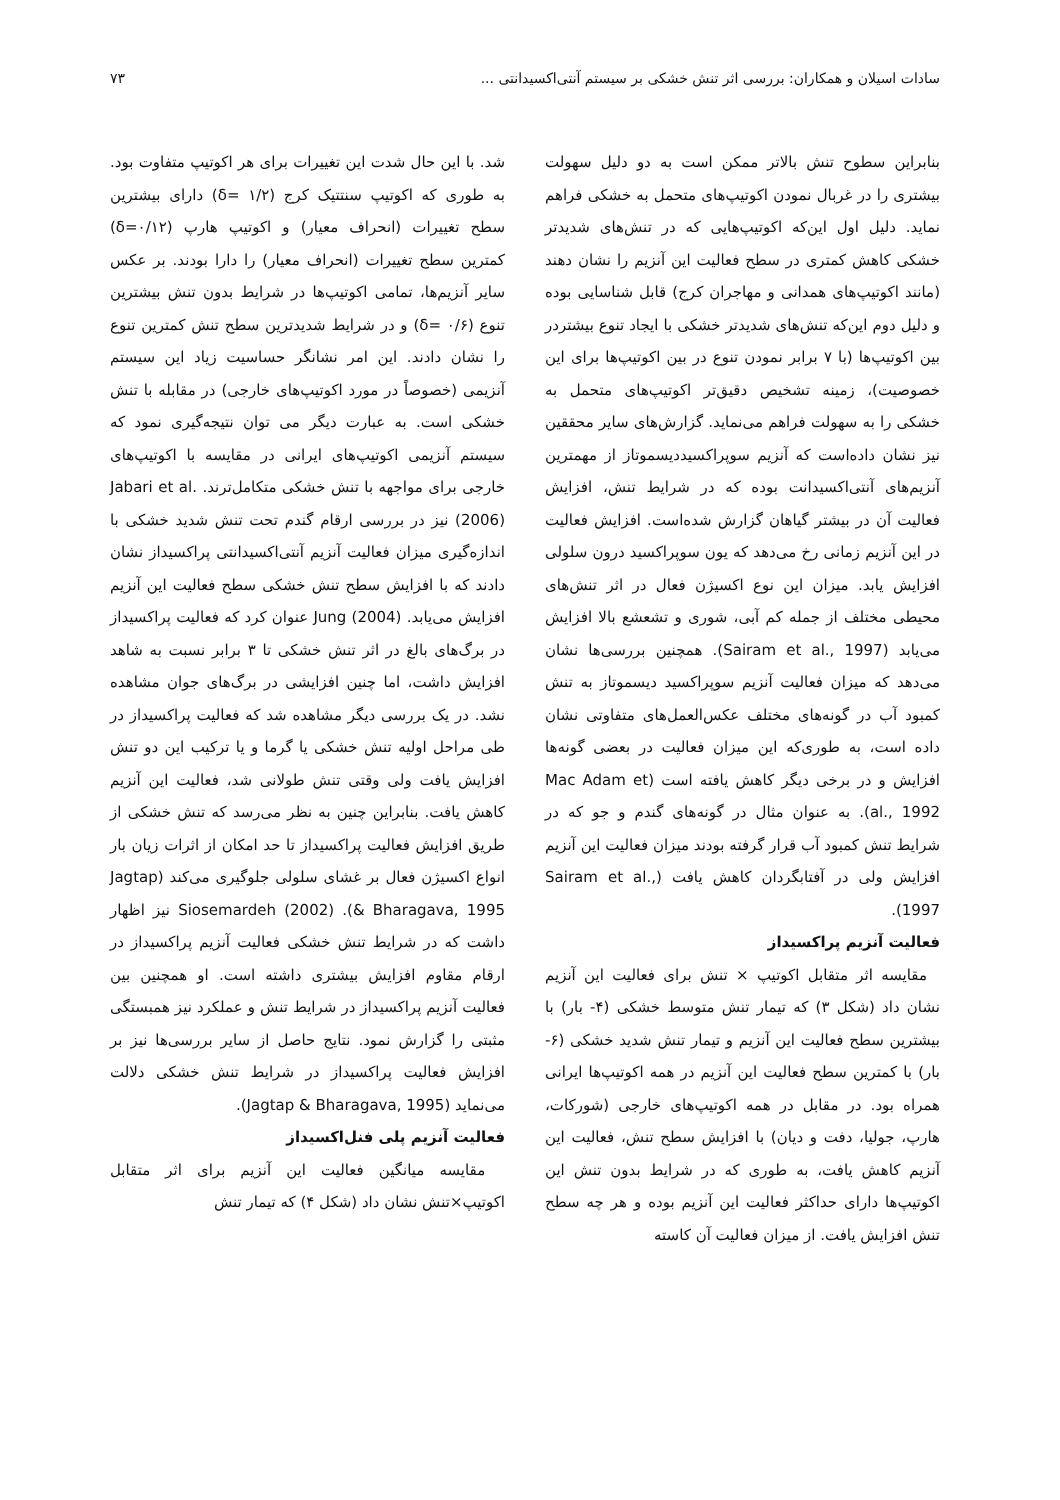سادات اسیلان و همکاران: بررسی اثر تنش خشکی بر سیستم آنتی‌اکسیدانتی ... ۷۳
بنابراین سطوح تنش بالاتر ممکن است به دو دلیل سهولت بیشتری را در غربال نمودن اکوتیپ‌های متحمل به خشکی فراهم نماید. دلیل اول این‌که اکوتیپ‌هایی که در تنش‌های شدیدتر خشکی کاهش کمتری در سطح فعالیت این آنزیم را نشان دهند (مانند اکوتیپ‌های همدانی و مهاجران کرج) قابل شناسایی بوده و دلیل دوم این‌که تنش‌های شدیدتر خشکی با ایجاد تنوع بیشتردر بین اکوتیپ‌ها (با ۷ برابر نمودن تنوع در بین اکوتیپ‌ها برای این خصوصیت)، زمینه تشخیص دقیق‌تر اکوتیپ‌های متحمل به خشکی را به سهولت فراهم می‌نماید. گزارش‌های سایر محققین نیز نشان داده‌است که آنزیم سوپراکسیددیسموتاز از مهمترین آنزیم‌های آنتی‌اکسیدانت بوده که در شرایط تنش، افزایش فعالیت آن در بیشتر گیاهان گزارش شده‌است. افزایش فعالیت در این آنزیم زمانی رخ می‌دهد که یون سوپراکسید درون سلولی افزایش یابد. میزان این نوع اکسیژن فعال در اثر تنش‌های محیطی مختلف از جمله کم آبی، شوری و تشعشع بالا افزایش می‌یابد (Sairam et al., 1997). همچنین بررسی‌ها نشان می‌دهد که میزان فعالیت آنزیم سوپراکسید دیسموتاز به تنش کمبود آب در گونه‌های مختلف عکس‌العمل‌های متفاوتی نشان داده است، به طوری‌که این میزان فعالیت در بعضی گونه‌ها افزایش و در برخی دیگر کاهش یافته است (Mac Adam et al., 1992). به عنوان مثال در گونه‌های گندم و جو که در شرایط تنش کمبود آب قرار گرفته بودند میزان فعالیت این آنزیم افزایش ولی در آفتابگردان کاهش یافت (Sairam et al., 1997).
فعالیت آنزیم پراکسیداز
مقایسه اثر متقابل اکوتیپ × تنش برای فعالیت این آنزیم نشان داد (شکل ۳) که تیمار تنش متوسط خشکی (۴- بار) با بیشترین سطح فعالیت این آنزیم و تیمار تنش شدید خشکی (۶- بار) با کمترین سطح فعالیت این آنزیم در همه اکوتیپ‌ها ایرانی همراه بود. در مقابل در همه اکوتیپ‌های خارجی (شورکات، هارپ، جولیا، دفت و دیان) با افزایش سطح تنش، فعالیت این آنزیم کاهش یافت، به طوری که در شرایط بدون تنش این اکوتیپ‌ها دارای حداکثر فعالیت این آنزیم بوده و هر چه سطح تنش افزایش یافت. از میزان فعالیت آن کاسته
شد. با این حال شدت این تغییرات برای هر اکوتیپ متفاوت بود. به طوری که اکوتیپ سنتتیک کرج (δ= ۱/۲) دارای بیشترین سطح تغییرات (انحراف معیار) و اکوتیپ هارپ (δ=۰/۱۲) کمترین سطح تغییرات (انحراف معیار) را دارا بودند. بر عکس سایر آنزیم‌ها، تمامی اکوتیپ‌ها در شرایط بدون تنش بیشترین تنوع (δ= ۰/۶) و در شرایط شدیدترین سطح تنش کمترین تنوع را نشان دادند. این امر نشانگر حساسیت زیاد این سیستم آنزیمی (خصوصاً در مورد اکوتیپ‌های خارجی) در مقابله با تنش خشکی است. به عبارت دیگر می توان نتیجه‌گیری نمود که سیستم آنزیمی اکوتیپ‌های ایرانی در مقایسه با اکوتیپ‌های خارجی برای مواجهه با تنش خشکی متکامل‌ترند. Jabari et al. (2006) نیز در بررسی ارقام گندم تحت تنش شدید خشکی با اندازه‌گیری میزان فعالیت آنزیم آنتی‌اکسیدانتی پراکسیداز نشان دادند که با افزایش سطح تنش خشکی سطح فعالیت این آنزیم افزایش می‌یابد. Jung (2004) عنوان کرد که فعالیت پراکسیداز در برگ‌های بالغ در اثر تنش خشکی تا ۳ برابر نسبت به شاهد افزایش داشت، اما چنین افزایشی در برگ‌های جوان مشاهده نشد. در یک بررسی دیگر مشاهده شد که فعالیت پراکسیداز در طی مراحل اولیه تنش خشکی یا گرما و یا ترکیب این دو تنش افزایش یافت ولی وقتی تنش طولانی شد، فعالیت این آنزیم کاهش یافت. بنابراین چنین به نظر می‌رسد که تنش خشکی از طریق افزایش فعالیت پراکسیداز تا حد امکان از اثرات زیان بار انواع اکسیژن فعال بر غشای سلولی جلوگیری می‌کند (Jagtap & Bharagava, 1995). Siosemardeh (2002) نیز اظهار داشت که در شرایط تنش خشکی فعالیت آنزیم پراکسیداز در ارقام مقاوم افزایش بیشتری داشته است. او همچنین بین فعالیت آنزیم پراکسیداز در شرایط تنش و عملکرد نیز همبستگی مثبتی را گزارش نمود. نتایج حاصل از سایر بررسی‌ها نیز بر افزایش فعالیت پراکسیداز در شرایط تنش خشکی دلالت می‌نماید (Jagtap & Bharagava, 1995).
فعالیت آنزیم پلی فنل‌اکسیداز
مقایسه میانگین فعالیت این آنزیم برای اثر متقابل اکوتیپ×تنش نشان داد (شکل ۴) که تیمار تنش